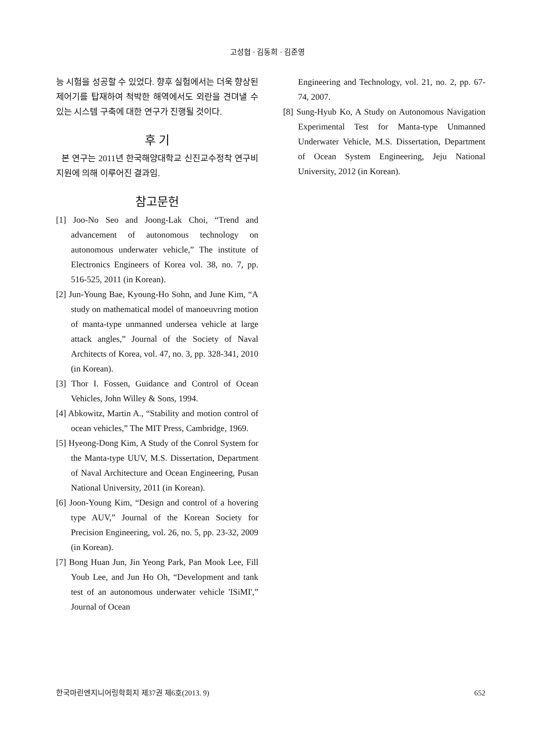고성협 · 김동희 · 김준영
능 시험을 성공할 수 있었다. 향후 실험에서는 더욱 향상된 제어기를 탑재하여 척박한 해역에서도 외란을 견뎌낼 수 있는 시스템 구축에 대한 연구가 진행될 것이다.
후 기
본 연구는 2011년 한국해양대학교 신진교수정착 연구비 지원에 의해 이루어진 결과임.
참고문헌
[1] Joo-No Seo and Joong-Lak Choi, “Trend and advancement of autonomous technology on autonomous underwater vehicle,” The institute of Electronics Engineers of Korea vol. 38, no. 7, pp. 516-525, 2011 (in Korean).
[2] Jun-Young Bae, Kyoung-Ho Sohn, and June Kim, “A study on mathematical model of manoeuvring motion of manta-type unmanned undersea vehicle at large attack angles,” Journal of the Society of Naval Architects of Korea, vol. 47, no. 3, pp. 328-341, 2010 (in Korean).
[3] Thor I. Fossen, Guidance and Control of Ocean Vehicles, John Willey & Sons, 1994.
[4] Abkowitz, Martin A., “Stability and motion control of ocean vehicles,” The MIT Press, Cambridge, 1969.
[5] Hyeong-Dong Kim, A Study of the Conrol System for the Manta-type UUV, M.S. Dissertation, Department of Naval Architecture and Ocean Engineering, Pusan National University, 2011 (in Korean).
[6] Joon-Young Kim, “Design and control of a hovering type AUV,” Journal of the Korean Society for Precision Engineering, vol. 26, no. 5, pp. 23-32, 2009 (in Korean).
[7] Bong Huan Jun, Jin Yeong Park, Pan Mook Lee, Fill Youb Lee, and Jun Ho Oh, “Development and tank test of an autonomous underwater vehicle 'ISiMI',” Journal of Ocean
Engineering and Technology, vol. 21, no. 2, pp. 67-74, 2007.
[8] Sung-Hyub Ko, A Study on Autonomous Navigation Experimental Test for Manta-type Unmanned Underwater Vehicle, M.S. Dissertation, Department of Ocean System Engineering, Jeju National University, 2012 (in Korean).
한국마린엔지니어링학회지 제37권 제6호(2013. 9) 652